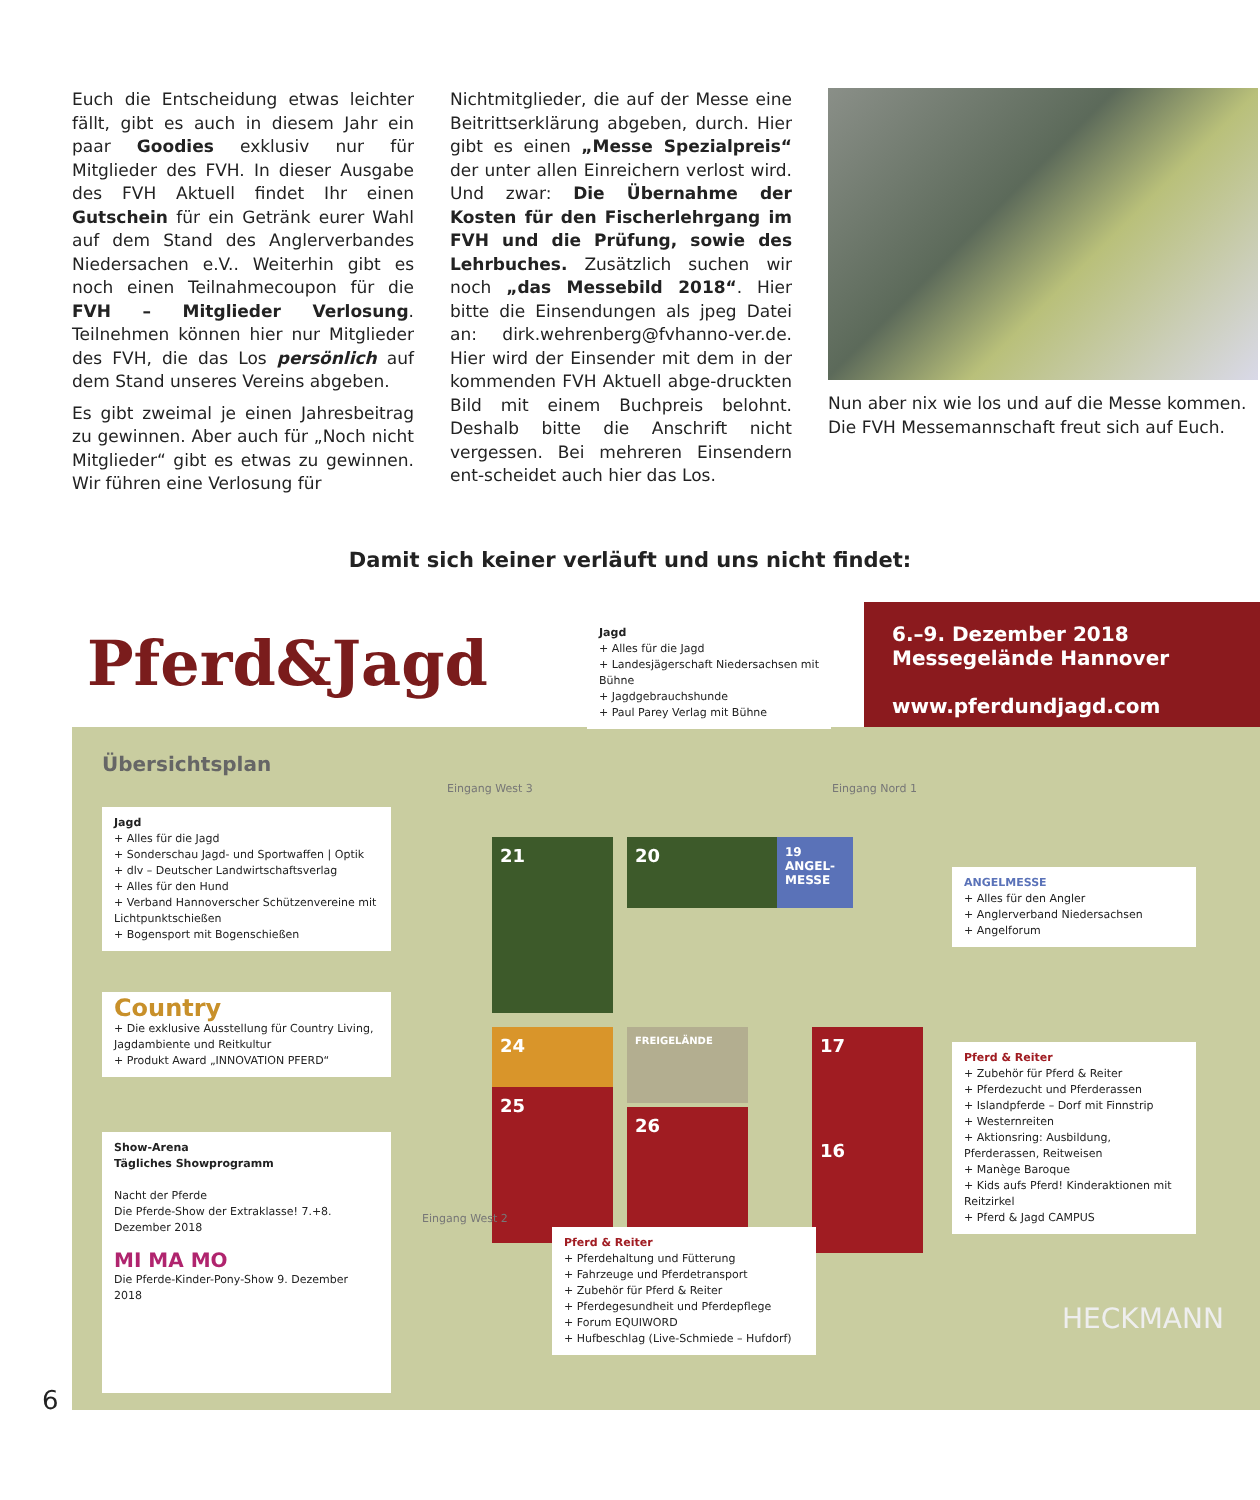Euch die Entscheidung etwas leichter fällt, gibt es auch in diesem Jahr ein paar Goodies exklusiv nur für Mitglieder des FVH. In dieser Ausgabe des FVH Aktuell findet Ihr einen Gutschein für ein Getränk eurer Wahl auf dem Stand des Anglerverbandes Niedersachen e.V.. Weiterhin gibt es noch einen Teilnahmecoupon für die FVH – Mitglieder Verlosung. Teilnehmen können hier nur Mitglieder des FVH, die das Los persönlich auf dem Stand unseres Vereins abgeben.
Es gibt zweimal je einen Jahresbeitrag zu gewinnen. Aber auch für „Noch nicht Mitglieder“ gibt es etwas zu gewinnen. Wir führen eine Verlosung für
Nichtmitglieder, die auf der Messe eine Beitrittserklärung abgeben, durch. Hier gibt es einen „Messe Spezialpreis“ der unter allen Einreichern verlost wird. Und zwar: Die Übernahme der Kosten für den Fischerlehrgang im FVH und die Prüfung, sowie des Lehrbuches. Zusätzlich suchen wir noch „das Messebild 2018“. Hier bitte die Einsendungen als jpeg Datei an: dirk.wehrenberg@fvhanno-ver.de. Hier wird der Einsender mit dem in der kommenden FVH Aktuell abge-druckten Bild mit einem Buchpreis belohnt. Deshalb bitte die Anschrift nicht vergessen. Bei mehreren Einsendern ent-scheidet auch hier das Los.
Nun aber nix wie los und auf die Messe kommen.
Die FVH Messemannschaft freut sich auf Euch.
Damit sich keiner verläuft und uns nicht findet:
Pferd&Jagd
6.–9. Dezember 2018
Messegelände Hannover
www.pferdundjagd.com
Jagd
+ Alles für die Jagd
+ Landesjägerschaft Niedersachsen mit Bühne
+ Jagdgebrauchshunde
+ Paul Parey Verlag mit Bühne
Übersichtsplan
Jagd
+ Alles für die Jagd
+ Sonderschau Jagd- und Sportwaffen | Optik
+ dlv – Deutscher Landwirtschaftsverlag
+ Alles für den Hund
+ Verband Hannoverscher Schützenvereine mit Lichtpunktschießen
+ Bogensport mit Bogenschießen
Country
+ Die exklusive Ausstellung für Country Living, Jagdambiente und Reitkultur
+ Produkt Award „INNOVATION PFERD“
Show-Arena
Tägliches Showprogramm
Nacht der Pferde
Die Pferde-Show der Extraklasse! 7.+8. Dezember 2018
MI MA MO
Die Pferde-Kinder-Pony-Show 9. Dezember 2018
21 20
19 ANGEL-MESSE
24 FREIGELÄNDE
25
26
17
16
ANGELMESSE
+ Alles für den Angler
+ Anglerverband Niedersachsen
+ Angelforum
Pferd & Reiter
+ Zubehör für Pferd & Reiter
+ Pferdezucht und Pferderassen
+ Islandpferde – Dorf mit Finnstrip
+ Westernreiten
+ Aktionsring: Ausbildung, Pferderassen, Reitweisen
+ Manège Baroque
+ Kids aufs Pferd! Kinderaktionen mit Reitzirkel
+ Pferd & Jagd CAMPUS
Pferd & Reiter
+ Pferdehaltung und Fütterung
+ Fahrzeuge und Pferdetransport
+ Zubehör für Pferd & Reiter
+ Pferdegesundheit und Pferdepflege
+ Forum EQUIWORD
+ Hufbeschlag (Live-Schmiede – Hufdorf)
Eingang West 3 Eingang Nord 1
Eingang West 2
HECKMANN
6